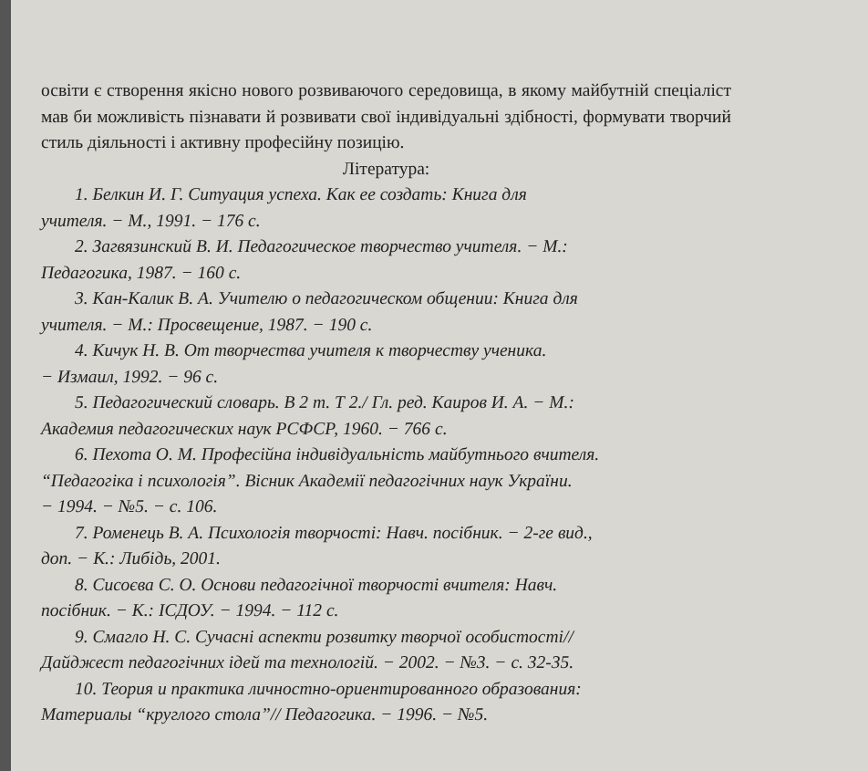освіти є створення якісно нового розвиваючого середовища, в якому майбутній спеціаліст мав би можливість пізнавати й розвивати свої індивідуальні здібності, формувати творчий стиль діяльності і активну професійну позицію.
Література:
1. Белкин И. Г. Ситуация успеха. Как ее создать: Книга для
учителя. − М., 1991. − 176 с.
2. Загвязинский В. И. Педагогическое творчество учителя. − М.:
Педагогика, 1987. − 160 с.
3. Кан-Калик В. А. Учителю о педагогическом общении: Книга для
учителя. − М.: Просвещение, 1987. − 190 с.
4. Кичук Н. В. От творчества учителя к творчеству ученика.
− Измаил, 1992. − 96 с.
5. Педагогический словарь. В 2 т. Т 2./ Гл. ред. Каиров И. А. − М.:
Академия педагогических наук РСФСР, 1960. − 766 с.
6. Пехота О. М. Професійна індивідуальність майбутнього вчителя.
“Педагогіка і психологія”. Вісник Академії педагогічних наук України.
− 1994. − №5. − с. 106.
7. Роменець В. А. Психологія творчості: Навч. посібник. − 2-ге вид.,
доп. − К.: Либідь, 2001.
8. Сисоєва С. О. Основи педагогічної творчості вчителя: Навч.
посібник. − К.: ІСДОУ. − 1994. − 112 с.
9. Смагло Н. С. Сучасні аспекти розвитку творчої особистості//
Дайджест педагогічних ідей та технологій. − 2002. − №3. − с. 32-35.
10. Теория и практика личностно-ориентированного образования:
Материалы “круглого стола”// Педагогика. − 1996. − №5.